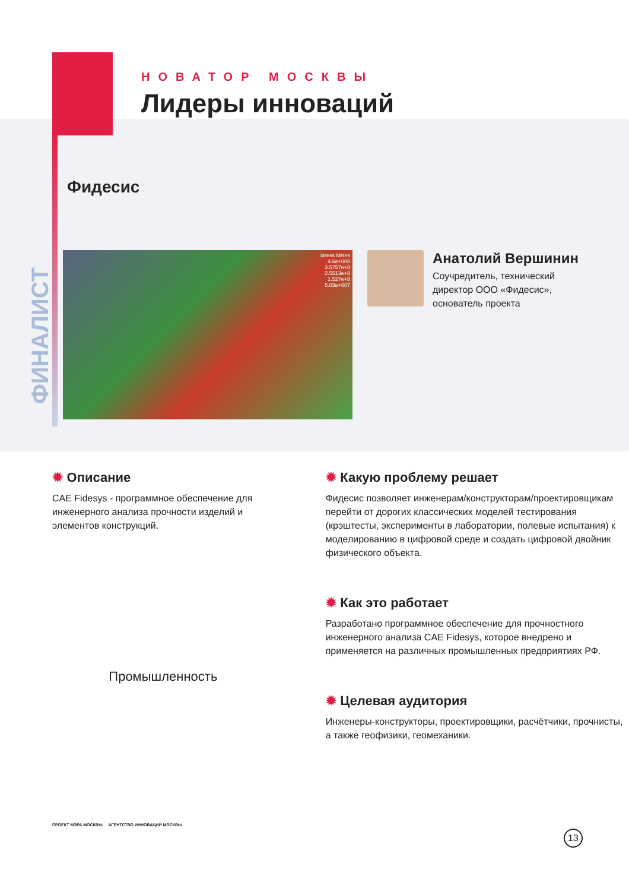НОВАТОР МОСКВЫ
Лидеры инноваций
Фидесис
ФИНАЛИСТ
Stress Mises
4.6e+008
3.5757e+8
2.5513e+8
1.527e+8
5.03e+007
Анатолий Вершинин
Соучредитель, технический
директор ООО «Фидесис»,
основатель проекта
✹ Описание
CAE Fidesys - программное обеспечение для инженерного анализа прочности изделий и элементов конструкций.
Промышленность
✹ Какую проблему решает
Фидесис позволяет инженерам/конструкторам/проектировщикам перейти от дорогих классических моделей тестирования (крэштесты, эксперименты в лаборатории, полевые испытания) к моделированию в цифровой среде и создать цифровой двойник физического объекта.
✹ Как это работает
Разработано программное обеспечение для прочностного инженерного анализа CAE Fidesys, которое внедрено и применяется на различных промышленных предприятиях РФ.
✹ Целевая аудитория
Инженеры-конструкторы, проектировщики, расчётчики, прочнисты, а также геофизики, геомеханики.
ПРОЕКТ МЭРА МОСКВЫ АГЕНТСТВО ИННОВАЦИЙ МОСКВЫ
13